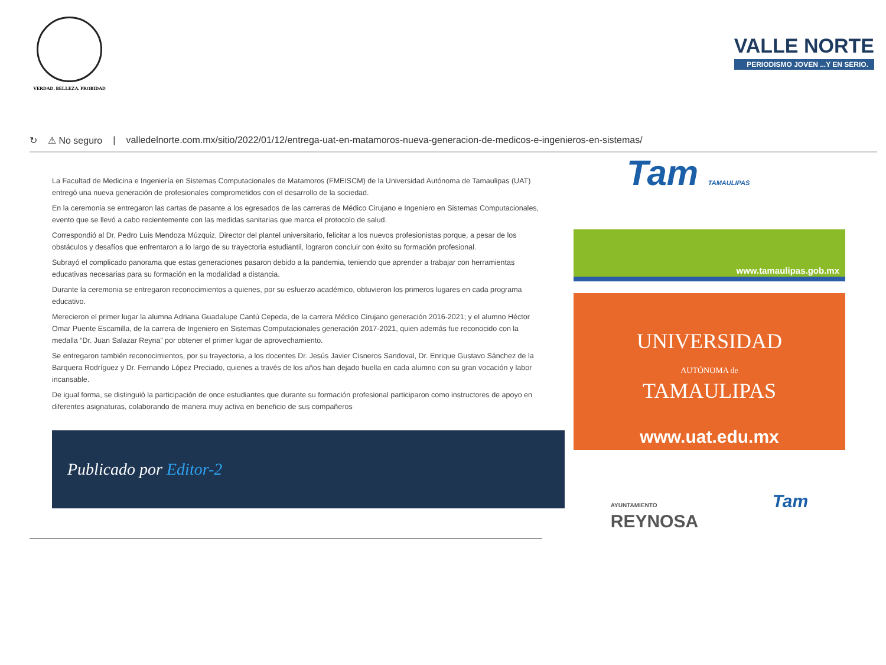VERDAD, BELLEZA, PROBIDAD
VALLE NORTE
PERIODISMO JOVEN ...Y EN SERIO.
↻ ⚠ No seguro | valledelnorte.com.mx/sitio/2022/01/12/entrega-uat-en-matamoros-nueva-generacion-de-medicos-e-ingenieros-en-sistemas/
La Facultad de Medicina e Ingeniería en Sistemas Computacionales de Matamoros (FMEISCM) de la Universidad Autónoma de Tamaulipas (UAT) entregó una nueva generación de profesionales comprometidos con el desarrollo de la sociedad.
En la ceremonia se entregaron las cartas de pasante a los egresados de las carreras de Médico Cirujano e Ingeniero en Sistemas Computacionales, evento que se llevó a cabo recientemente con las medidas sanitarias que marca el protocolo de salud.
Correspondió al Dr. Pedro Luis Mendoza Múzquiz, Director del plantel universitario, felicitar a los nuevos profesionistas porque, a pesar de los obstáculos y desafíos que enfrentaron a lo largo de su trayectoria estudiantil, lograron concluir con éxito su formación profesional.
Subrayó el complicado panorama que estas generaciones pasaron debido a la pandemia, teniendo que aprender a trabajar con herramientas educativas necesarias para su formación en la modalidad a distancia.
Durante la ceremonia se entregaron reconocimientos a quienes, por su esfuerzo académico, obtuvieron los primeros lugares en cada programa educativo.
Merecieron el primer lugar la alumna Adriana Guadalupe Cantú Cepeda, de la carrera Médico Cirujano generación 2016-2021; y el alumno Héctor Omar Puente Escamilla, de la carrera de Ingeniero en Sistemas Computacionales generación 2017-2021, quien además fue reconocido con la medalla “Dr. Juan Salazar Reyna” por obtener el primer lugar de aprovechamiento.
Se entregaron también reconocimientos, por su trayectoria, a los docentes Dr. Jesús Javier Cisneros Sandoval, Dr. Enrique Gustavo Sánchez de la Barquera Rodríguez y Dr. Fernando López Preciado, quienes a través de los años han dejado huella en cada alumno con su gran vocación y labor incansable.
De igual forma, se distinguió la participación de once estudiantes que durante su formación profesional participaron como instructores de apoyo en diferentes asignaturas, colaborando de manera muy activa en beneficio de sus compañeros
Publicado por Editor-2
Tam TAMAULIPAS
www.tamaulipas.gob.mx
UNIVERSIDAD
AUTÓNOMA de
TAMAULIPAS
www.uat.edu.mx
AYUNTAMIENTO
REYNOSA Tam